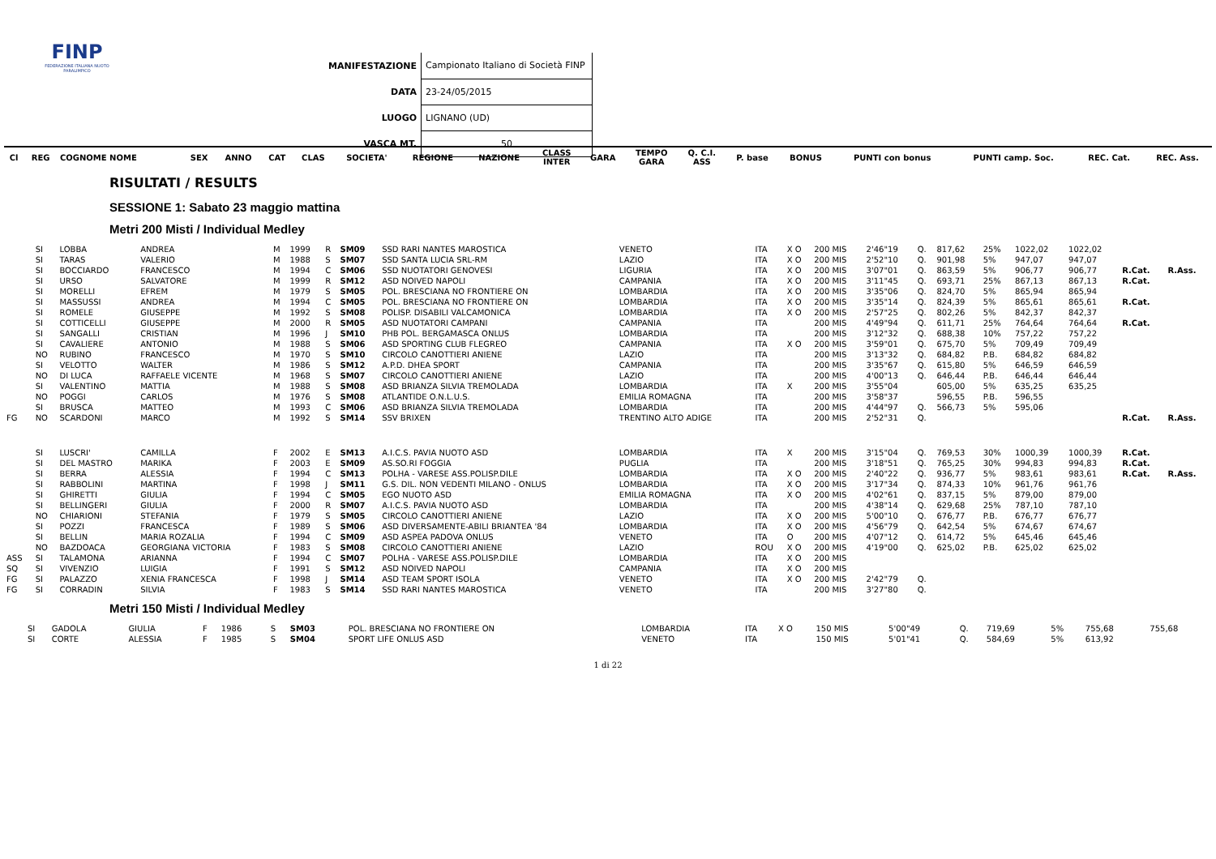FINP
FEDERAZIONE ITALIANA NUOTO PARALIMPICO
| MANIFESTAZIONE | Campionato Italiano di Società FINP |
| DATA | 23-24/05/2015 |
| LUOGO | LIGNANO (UD) |
| VASCA MT. | 50 |
| Cl | REG | COGNOME NOME | | SEX | ANNO | CAT | CLAS | SOCIETA' | REGIONE | NAZIONE | CLASS INTER | GARA | TEMPO GARA | Q. C.I. ASS | P. base | BONUS | PUNTI con bonus | PUNTI camp. Soc. | REC. Cat. | REC. Ass. |
| --- | --- | --- | --- | --- | --- | --- | --- | --- | --- | --- | --- | --- | --- | --- | --- | --- | --- | --- | --- | --- |
RISULTATI / RESULTS
SESSIONE 1: Sabato 23 maggio mattina
Metri 200 Misti / Individual Medley
| | SI | LOBBA | ANDREA | M | 1999 | R | SM09 | SSD RARI NANTES MAROSTICA | VENETO | ITA | X O | 200 MIS | 2'46"19 | Q. | 817,62 | 25% | 1022,02 | 1022,02 | | |
| | SI | TARAS | VALERIO | M | 1988 | S | SM07 | SSD SANTA LUCIA SRL-RM | LAZIO | ITA | X O | 200 MIS | 2'52"10 | Q. | 901,98 | 5% | 947,07 | 947,07 | | |
| | SI | BOCCIARDO | FRANCESCO | M | 1994 | C | SM06 | SSD NUOTATORI GENOVESI | LIGURIA | ITA | X O | 200 MIS | 3'07"01 | Q. | 863,59 | 5% | 906,77 | 906,77 | R.Cat. | R.Ass. |
| | SI | URSO | SALVATORE | M | 1999 | R | SM12 | ASD NOIVED NAPOLI | CAMPANIA | ITA | X O | 200 MIS | 3'11"45 | Q. | 693,71 | 25% | 867,13 | 867,13 | R.Cat. | |
| | SI | MORELLI | EFREM | M | 1979 | S | SM05 | POL. BRESCIANA NO FRONTIERE ON | LOMBARDIA | ITA | X O | 200 MIS | 3'35"06 | Q. | 824,70 | 5% | 865,94 | 865,94 | | |
| | SI | MASSUSSI | ANDREA | M | 1994 | C | SM05 | POL. BRESCIANA NO FRONTIERE ON | LOMBARDIA | ITA | X O | 200 MIS | 3'35"14 | Q. | 824,39 | 5% | 865,61 | 865,61 | R.Cat. | |
| | SI | ROMELE | GIUSEPPE | M | 1992 | S | SM08 | POLISP. DISABILI VALCAMONICA | LOMBARDIA | ITA | X O | 200 MIS | 2'57"25 | Q. | 802,26 | 5% | 842,37 | 842,37 | | |
| | SI | COTTICELLI | GIUSEPPE | M | 2000 | R | SM05 | ASD NUOTATORI CAMPANI | CAMPANIA | ITA | | 200 MIS | 4'49"94 | Q. | 611,71 | 25% | 764,64 | 764,64 | R.Cat. | |
| | SI | SANGALLI | CRISTIAN | M | 1996 | J | SM10 | PHB POL. BERGAMASCA ONLUS | LOMBARDIA | ITA | | 200 MIS | 3'12"32 | Q. | 688,38 | 10% | 757,22 | 757,22 | | |
| | SI | CAVALIERE | ANTONIO | M | 1988 | S | SM06 | ASD SPORTING CLUB FLEGREO | CAMPANIA | ITA | X O | 200 MIS | 3'59"01 | Q. | 675,70 | 5% | 709,49 | 709,49 | | |
| | NO | RUBINO | FRANCESCO | M | 1970 | S | SM10 | CIRCOLO CANOTTIERI ANIENE | LAZIO | ITA | | 200 MIS | 3'13"32 | Q. | 684,82 | P.B. | 684,82 | 684,82 | | |
| | SI | VELOTTO | WALTER | M | 1986 | S | SM12 | A.P.D. DHEA SPORT | CAMPANIA | ITA | | 200 MIS | 3'35"67 | Q. | 615,80 | 5% | 646,59 | 646,59 | | |
| | NO | DI LUCA | RAFFAELE VICENTE | M | 1968 | S | SM07 | CIRCOLO CANOTTIERI ANIENE | LAZIO | ITA | | 200 MIS | 4'00"13 | Q. | 646,44 | P.B. | 646,44 | 646,44 | | |
| | SI | VALENTINO | MATTIA | M | 1988 | S | SM08 | ASD BRIANZA SILVIA TREMOLADA | LOMBARDIA | ITA | X | 200 MIS | 3'55"04 | | 605,00 | 5% | 635,25 | 635,25 | | |
| | NO | POGGI | CARLOS | M | 1976 | S | SM08 | ATLANTIDE O.N.L.U.S. | EMILIA ROMAGNA | ITA | | 200 MIS | 3'58"37 | | 596,55 | P.B. | 596,55 | | | |
| | SI | BRUSCA | MATTEO | M | 1993 | C | SM06 | ASD BRIANZA SILVIA TREMOLADA | LOMBARDIA | ITA | | 200 MIS | 4'44"97 | Q. | 566,73 | 5% | 595,06 | | | |
| FG | NO | SCARDONI | MARCO | M | 1992 | S | SM14 | SSV BRIXEN | TRENTINO ALTO ADIGE | ITA | | 200 MIS | 2'52"31 | Q. | | | | | R.Cat. | R.Ass. |
| | SI | LUSCRI' | CAMILLA | F | 2002 | E | SM13 | A.I.C.S. PAVIA NUOTO ASD | LOMBARDIA | ITA | X | 200 MIS | 3'15"04 | Q. | 769,53 | 30% | 1000,39 | 1000,39 | R.Cat. | |
| | SI | DEL MASTRO | MARIKA | F | 2003 | E | SM09 | AS.SO.RI FOGGIA | PUGLIA | ITA | | 200 MIS | 3'18"51 | Q. | 765,25 | 30% | 994,83 | 994,83 | R.Cat. | |
| | SI | BERRA | ALESSIA | F | 1994 | C | SM13 | POLHA - VARESE ASS.POLISP.DILE | LOMBARDIA | ITA | X O | 200 MIS | 2'40"22 | Q. | 936,77 | 5% | 983,61 | 983,61 | R.Cat. | R.Ass. |
| | SI | RABBOLINI | MARTINA | F | 1998 | J | SM11 | G.S. DIL. NON VEDENTI MILANO - ONLUS | LOMBARDIA | ITA | X O | 200 MIS | 3'17"34 | Q. | 874,33 | 10% | 961,76 | 961,76 | | |
| | SI | GHIRETTI | GIULIA | F | 1994 | C | SM05 | EGO NUOTO ASD | EMILIA ROMAGNA | ITA | X O | 200 MIS | 4'02"61 | Q. | 837,15 | 5% | 879,00 | 879,00 | | |
| | SI | BELLINGERI | GIULIA | F | 2000 | R | SM07 | A.I.C.S. PAVIA NUOTO ASD | LOMBARDIA | ITA | | 200 MIS | 4'38"14 | Q. | 629,68 | 25% | 787,10 | 787,10 | | |
| | NO | CHIARIONI | STEFANIA | F | 1979 | S | SM05 | CIRCOLO CANOTTIERI ANIENE | LAZIO | ITA | X O | 200 MIS | 5'00"10 | Q. | 676,77 | P.B. | 676,77 | 676,77 | | |
| | SI | POZZI | FRANCESCA | F | 1989 | S | SM06 | ASD DIVERSAMENTE-ABILI BRIANTEA '84 | LOMBARDIA | ITA | X O | 200 MIS | 4'56"79 | Q. | 642,54 | 5% | 674,67 | 674,67 | | |
| | SI | BELLIN | MARIA ROZALIA | F | 1994 | C | SM09 | ASD ASPEA PADOVA ONLUS | VENETO | ITA | O | 200 MIS | 4'07"12 | Q. | 614,72 | 5% | 645,46 | 645,46 | | |
| | NO | BAZDOACA | GEORGIANA VICTORIA | F | 1983 | S | SM08 | CIRCOLO CANOTTIERI ANIENE | LAZIO | ROU | X O | 200 MIS | 4'19"00 | Q. | 625,02 | P.B. | 625,02 | 625,02 | | |
| ASS | SI | TALAMONA | ARIANNA | F | 1994 | C | SM07 | POLHA - VARESE ASS.POLISP.DILE | LOMBARDIA | ITA | X O | 200 MIS | | | | | | | | |
| SQ | SI | VIVENZIO | LUIGIA | F | 1991 | S | SM12 | ASD NOIVED NAPOLI | CAMPANIA | ITA | X O | 200 MIS | | | | | | | | |
| FG | SI | PALAZZO | XENIA FRANCESCA | F | 1998 | J | SM14 | ASD TEAM SPORT ISOLA | VENETO | ITA | X O | 200 MIS | 2'42"79 | Q. | | | | | | |
| FG | SI | CORRADIN | SILVIA | F | 1983 | S | SM14 | SSD RARI NANTES MAROSTICA | VENETO | ITA | | 200 MIS | 3'27"80 | Q. | | | | | | |
Metri 150 Misti / Individual Medley
| | SI | GADOLA | GIULIA | F | 1986 | S | SM03 | POL. BRESCIANA NO FRONTIERE ON | LOMBARDIA | ITA | X O | 150 MIS | 5'00"49 | Q. | 719,69 | 5% | 755,68 | 755,68 |
| | SI | CORTE | ALESSIA | F | 1985 | S | SM04 | SPORT LIFE ONLUS ASD | VENETO | ITA | | 150 MIS | 5'01"41 | Q. | 584,69 | 5% | 613,92 | |
1 di 22